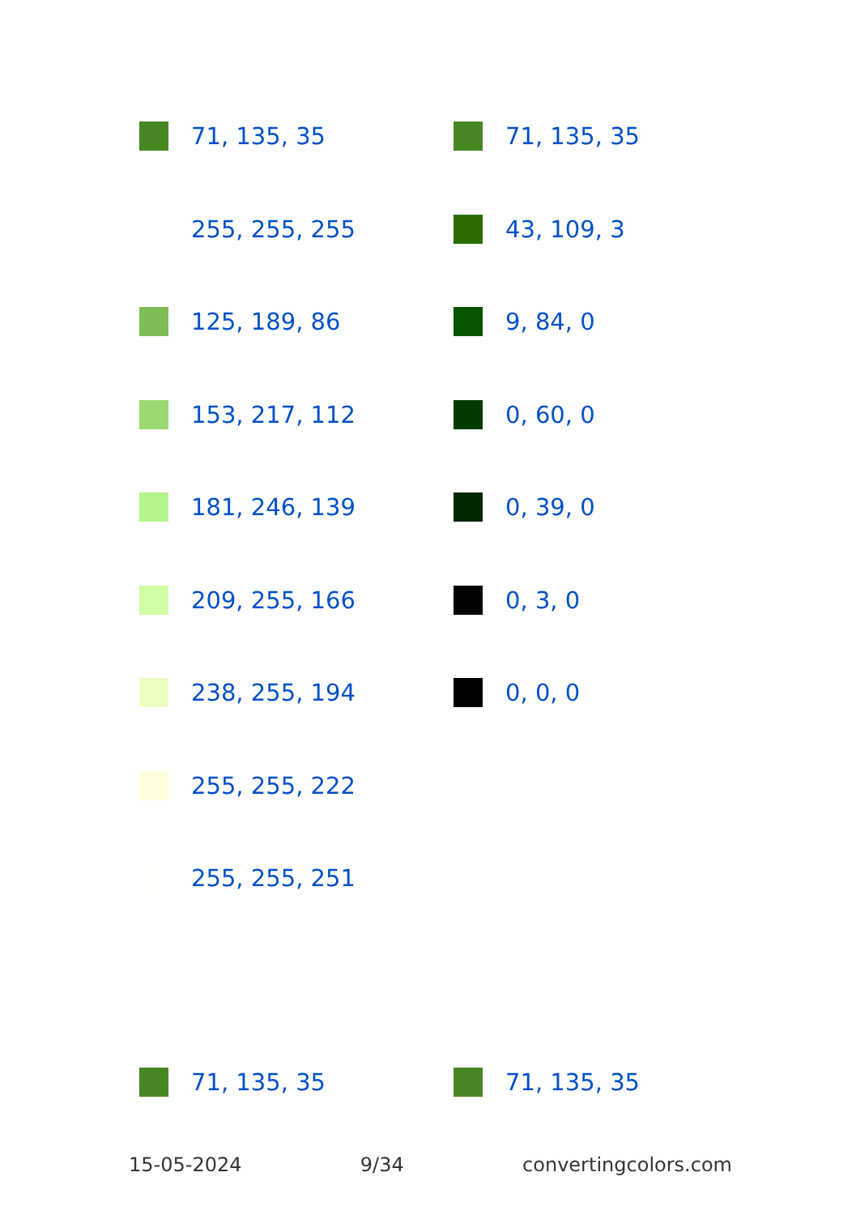71, 135, 35
255, 255, 255
125, 189, 86
153, 217, 112
181, 246, 139
209, 255, 166
238, 255, 194
255, 255, 222
255, 255, 251
71, 135, 35
43, 109, 3
9, 84, 0
0, 60, 0
0, 39, 0
0, 3, 0
0, 0, 0
71, 135, 35 71, 135, 35
15-05-2024 9/34 convertingcolors.com